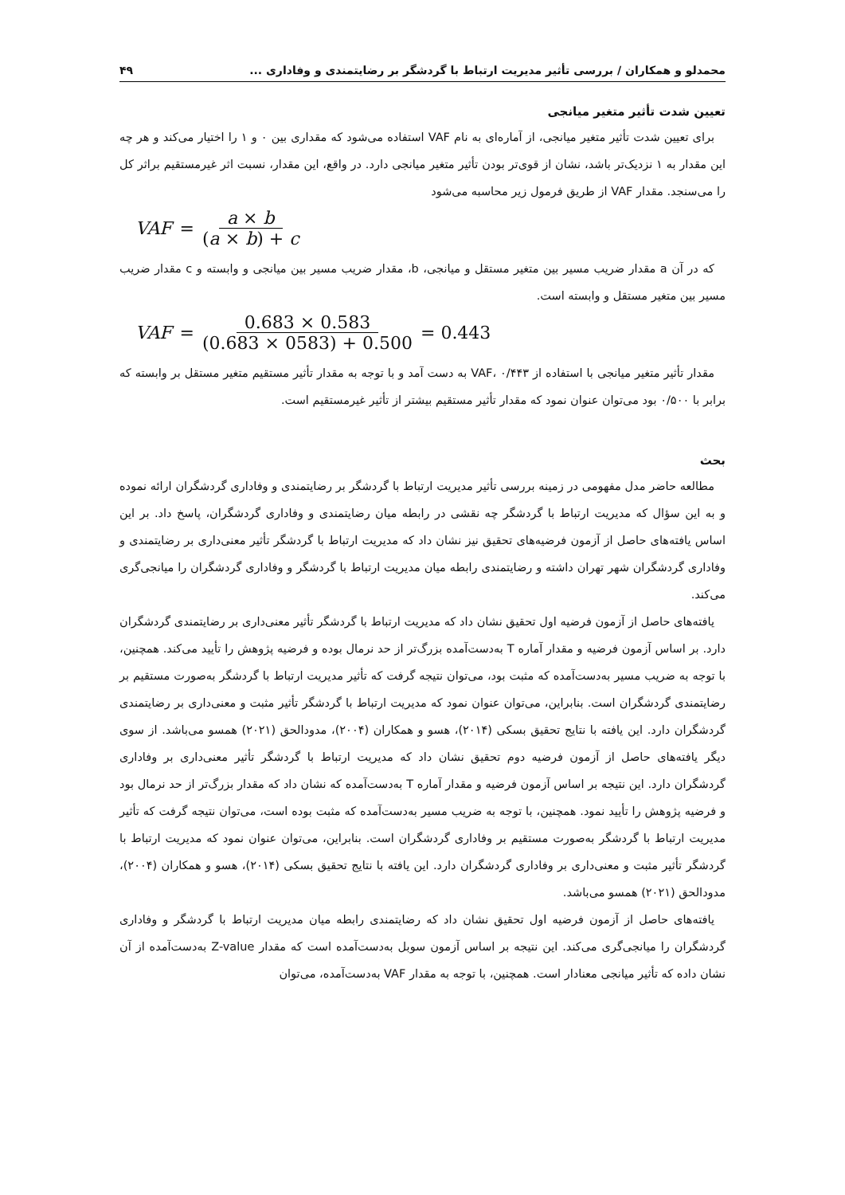محمدلو و همکاران / بررسی تأثیر مدیریت ارتباط با گردشگر بر رضایتمندی و وفاداری ... ۴۹
تعیین شدت تأثیر متغیر میانجی
برای تعیین شدت تأثیر متغیر میانجی، از آماره‌ای به نام VAF استفاده می‌شود که مقداری بین ۰ و ۱ را اختیار می‌کند و هر چه این مقدار به ۱ نزدیک‌تر باشد، نشان از قوی‌تر بودن تأثیر متغیر میانجی دارد. در واقع، این مقدار، نسبت اثر غیرمستقیم براثر کل را می‌سنجد. مقدار VAF از طریق فرمول زیر محاسبه می‌شود
VAF = a × b (a × b) + c
که در آن a مقدار ضریب مسیر بین متغیر مستقل و میانجی، b، مقدار ضریب مسیر بین میانجی و وابسته و c مقدار ضریب مسیر بین متغیر مستقل و وابسته است.
VAF = 0.683 × 0.583 (0.683 × 0583) + 0.500 = 0.443
مقدار تأثیر متغیر میانجی با استفاده از VAF، ۰/۴۴۳ به دست آمد و با توجه به مقدار تأثیر مستقیم متغیر مستقل بر وابسته که برابر با ۰/۵۰۰ بود می‌توان عنوان نمود که مقدار تأثیر مستقیم بیشتر از تأثیر غیرمستقیم است.
بحث
مطالعه حاضر مدل مفهومی در زمینه بررسی تأثیر مدیریت ارتباط با گردشگر بر رضایتمندی و وفاداری گردشگران ارائه نموده و به این سؤال که مدیریت ارتباط با گردشگر چه نقشی در رابطه میان رضایتمندی و وفاداری گردشگران، پاسخ داد. بر این اساس یافته‌های حاصل از آزمون فرضیه‌های تحقیق نیز نشان داد که مدیریت ارتباط با گردشگر تأثیر معنی‌داری بر رضایتمندی و وفاداری گردشگران شهر تهران داشته و رضایتمندی رابطه میان مدیریت ارتباط با گردشگر و وفاداری گردشگران را میانجی‌گری می‌کند.
یافته‌های حاصل از آزمون فرضیه اول تحقیق نشان داد که مدیریت ارتباط با گردشگر تأثیر معنی‌داری بر رضایتمندی گردشگران دارد. بر اساس آزمون فرضیه و مقدار آماره T به‌دست‌آمده بزرگ‌تر از حد نرمال بوده و فرضیه پژوهش را تأیید می‌کند. همچنین، با توجه به ضریب مسیر به‌دست‌آمده که مثبت بود، می‌توان نتیجه گرفت که تأثیر مدیریت ارتباط با گردشگر به‌صورت مستقیم بر رضایتمندی گردشگران است. بنابراین، می‌توان عنوان نمود که مدیریت ارتباط با گردشگر تأثیر مثبت و معنی‌داری بر رضایتمندی گردشگران دارد. این یافته با نتایج تحقیق بسکی (۲۰۱۴)، هسو و همکاران (۲۰۰۴)، مدودالحق (۲۰۲۱) همسو می‌باشد. از سوی دیگر یافته‌های حاصل از آزمون فرضیه دوم تحقیق نشان داد که مدیریت ارتباط با گردشگر تأثیر معنی‌داری بر وفاداری گردشگران دارد. این نتیجه بر اساس آزمون فرضیه و مقدار آماره T به‌دست‌آمده که نشان داد که مقدار بزرگ‌تر از حد نرمال بود و فرضیه پژوهش را تأیید نمود. همچنین، با توجه به ضریب مسیر به‌دست‌آمده که مثبت بوده است، می‌توان نتیجه گرفت که تأثیر مدیریت ارتباط با گردشگر به‌صورت مستقیم بر وفاداری گردشگران است. بنابراین، می‌توان عنوان نمود که مدیریت ارتباط با گردشگر تأثیر مثبت و معنی‌داری بر وفاداری گردشگران دارد. این یافته با نتایج تحقیق بسکی (۲۰۱۴)، هسو و همکاران (۲۰۰۴)، مدودالحق (۲۰۲۱) همسو می‌باشد.
یافته‌های حاصل از آزمون فرضیه اول تحقیق نشان داد که رضایتمندی رابطه میان مدیریت ارتباط با گردشگر و وفاداری گردشگران را میانجی‌گری می‌کند. این نتیجه بر اساس آزمون سوبل به‌دست‌آمده است که مقدار Z-value به‌دست‌آمده از آن نشان داده که تأثیر میانجی معنادار است. همچنین، با توجه به مقدار VAF به‌دست‌آمده، می‌توان